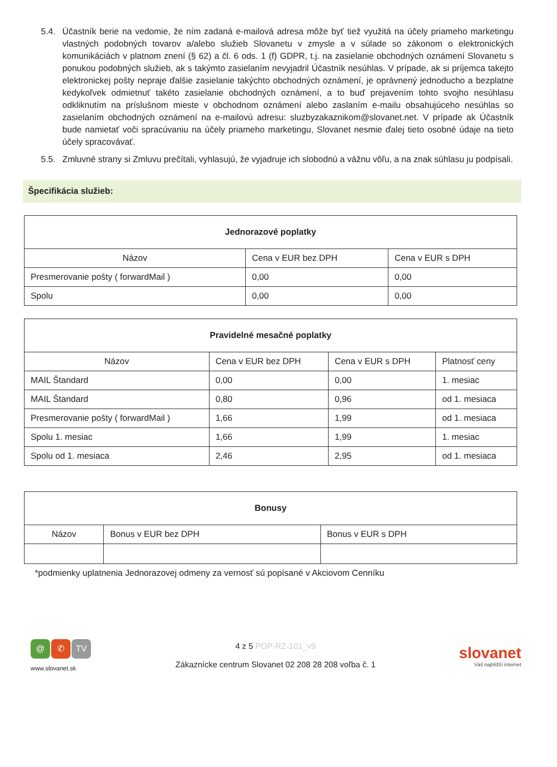5.4. Účastník berie na vedomie, že ním zadaná e-mailová adresa môže byť tiež využitá na účely priameho marketingu vlastných podobných tovarov a/alebo služieb Slovanetu v zmysle a v súlade so zákonom o elektronických komunikáciách v platnom znení (§ 62) a čl. 6 ods. 1 (f) GDPR, t.j. na zasielanie obchodných oznámení Slovanetu s ponukou podobných služieb, ak s takýmto zasielaním nevyjadril Účastník nesúhlas. V prípade, ak si príjemca takejto elektronickej pošty nepraje ďalšie zasielanie takýchto obchodných oznámení, je oprávnený jednoducho a bezplatne kedykoľvek odmietnuť takéto zasielanie obchodných oznámení, a to buď prejavením tohto svojho nesúhlasu odkliknutím na príslušnom mieste v obchodnom oznámení alebo zaslaním e-mailu obsahujúceho nesúhlas so zasielaním obchodných oznámení na e-mailovú adresu: sluzbyzakaznikom@slovanet.net. V prípade ak Účastník bude namietať voči spracúvaniu na účely priameho marketingu, Slovanet nesmie ďalej tieto osobné údaje na tieto účely spracovávať.
5.5. Zmluvné strany si Zmluvu prečítali, vyhlasujú, že vyjadruje ich slobodnú a vážnu vôľu, a na znak súhlasu ju podpísali.
Špecifikácia služieb:
| Jednorazové poplatky | | |
| --- | --- | --- |
| Názov | Cena v EUR bez DPH | Cena v EUR s DPH |
| Presmerovanie pošty ( forwardMail ) | 0,00 | 0,00 |
| Spolu | 0,00 | 0,00 |
| Pravidelné mesačné poplatky | | | |
| --- | --- | --- | --- |
| Názov | Cena v EUR bez DPH | Cena v EUR s DPH | Platnosť ceny |
| MAIL Štandard | 0,00 | 0,00 | 1. mesiac |
| MAIL Štandard | 0,80 | 0,96 | od 1. mesiaca |
| Presmerovanie pošty ( forwardMail ) | 1,66 | 1,99 | od 1. mesiaca |
| Spolu 1. mesiac | 1,66 | 1,99 | 1. mesiac |
| Spolu od 1. mesiaca | 2,46 | 2,95 | od 1. mesiaca |
| Bonusy | | |
| --- | --- | --- |
| Názov | Bonus v EUR bez DPH | Bonus v EUR s DPH |
*podmienky uplatnenia Jednorazovej odmeny za vernosť sú popísané v Akciovom Cenníku
@ ✆ TV
www.slovanet.sk
4 z 5 POP-RZ-101_v9
Zákaznícke centrum Slovanet 02 208 28 208 voľba č. 1
slovanet
Váš najbližší internet